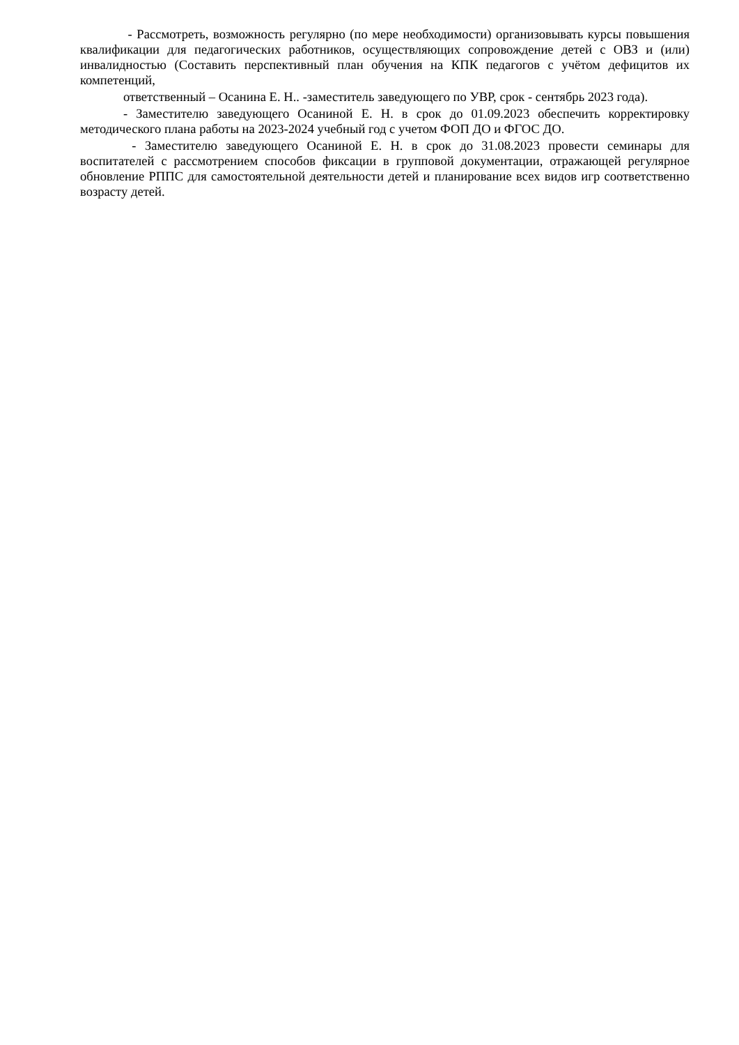- Рассмотреть, возможность регулярно (по мере необходимости) организовывать курсы повышения квалификации для педагогических работников, осуществляющих сопровождение детей с ОВЗ и (или) инвалидностью (Составить перспективный план обучения на КПК педагогов с учётом дефицитов их компетенций,
ответственный – Осанина Е. Н.. -заместитель заведующего по УВР, срок - сентябрь 2023 года).
- Заместителю заведующего Осаниной Е. Н. в срок до 01.09.2023 обеспечить корректировку методического плана работы на 2023-2024 учебный год с учетом ФОП ДО и ФГОС ДО.
- Заместителю заведующего Осаниной Е. Н. в срок до 31.08.2023 провести семинары для воспитателей с рассмотрением способов фиксации в групповой документации, отражающей регулярное обновление РППС для самостоятельной деятельности детей и планирование всех видов игр соответственно возрасту детей.